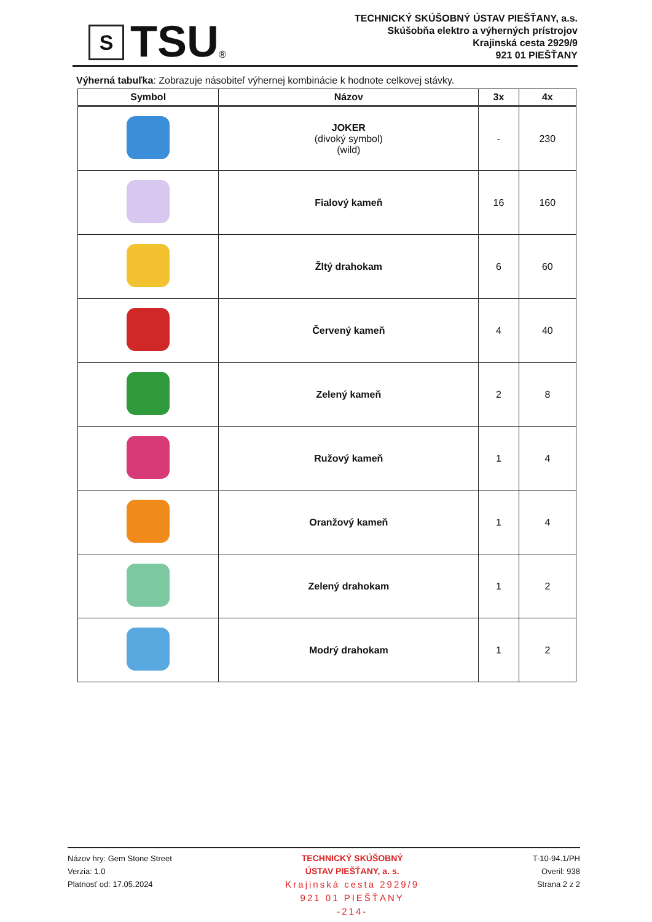S
TSU
®
TECHNICKÝ SKÚŠOBNÝ ÚSTAV PIEŠŤANY, a.s.
Skúšobňa elektro a výherných prístrojov
Krajinská cesta 2929/9
921 01 PIEŠŤANY
Výherná tabuľka: Zobrazuje násobiteľ výhernej kombinácie k hodnote celkovej stávky.
| Symbol | Názov | 3x | 4x |
| --- | --- | --- | --- |
| | JOKER (divoký symbol) (wild) | - | 230 |
| | Fialový kameň | 16 | 160 |
| | Žltý drahokam | 6 | 60 |
| | Červený kameň | 4 | 40 |
| | Zelený kameň | 2 | 8 |
| | Ružový kameň | 1 | 4 |
| | Oranžový kameň | 1 | 4 |
| | Zelený drahokam | 1 | 2 |
| | Modrý drahokam | 1 | 2 |
Názov hry: Gem Stone Street
Verzia: 1.0
Platnosť od: 17.05.2024
TECHNICKÝ SKÚŠOBNÝ
ÚSTAV PIEŠŤANY, a. s.
Krajinská cesta 2929/9
921 01 PIEŠŤANY
-214-
T-10-94.1/PH
Overil: 938
Strana 2 z 2